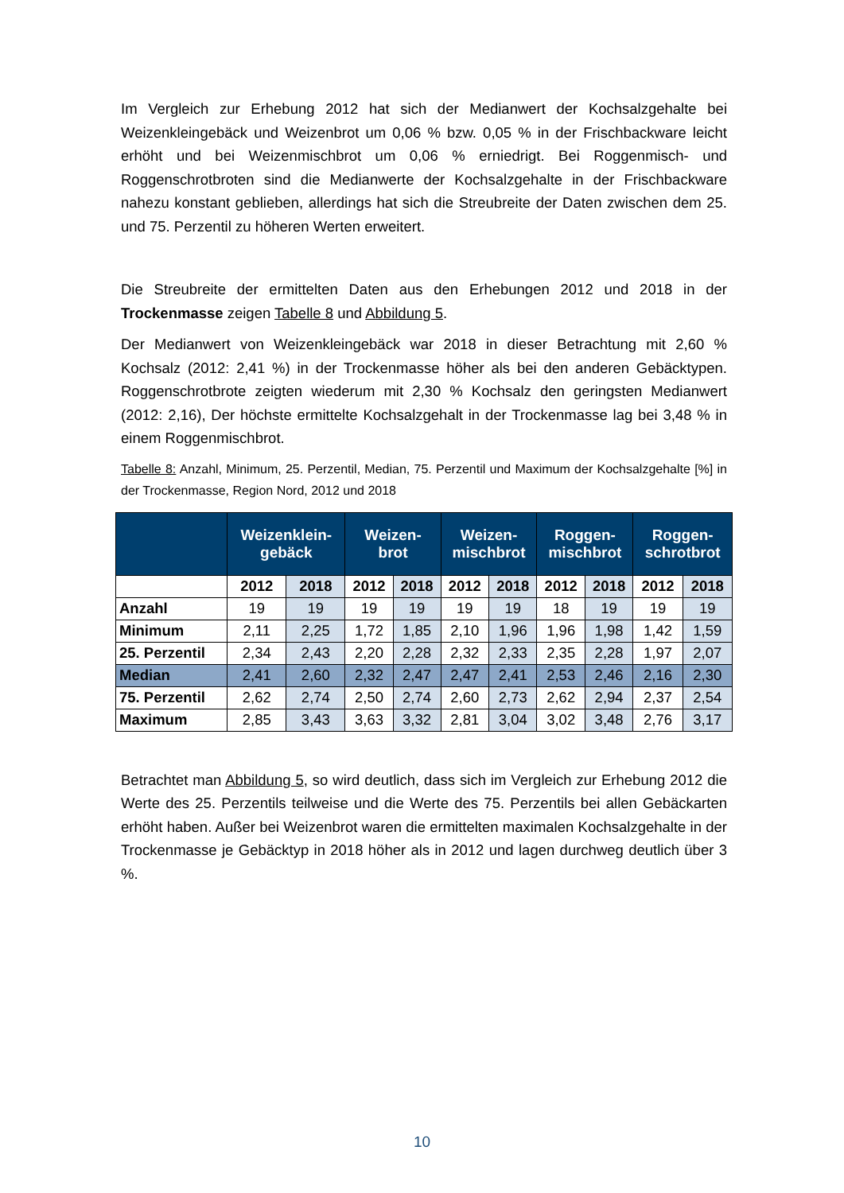Im Vergleich zur Erhebung 2012 hat sich der Medianwert der Kochsalzgehalte bei Weizenkleingebäck und Weizenbrot um 0,06 % bzw. 0,05 % in der Frischbackware leicht erhöht und bei Weizenmischbrot um 0,06 % erniedrigt. Bei Roggenmisch- und Roggenschrotbroten sind die Medianwerte der Kochsalzgehalte in der Frischbackware nahezu konstant geblieben, allerdings hat sich die Streubreite der Daten zwischen dem 25. und 75. Perzentil zu höheren Werten erweitert.
Die Streubreite der ermittelten Daten aus den Erhebungen 2012 und 2018 in der Trockenmasse zeigen Tabelle 8 und Abbildung 5.
Der Medianwert von Weizenkleingebäck war 2018 in dieser Betrachtung mit 2,60 % Kochsalz (2012: 2,41 %) in der Trockenmasse höher als bei den anderen Gebäcktypen. Roggenschrotbrote zeigten wiederum mit 2,30 % Kochsalz den geringsten Medianwert (2012: 2,16), Der höchste ermittelte Kochsalzgehalt in der Trockenmasse lag bei 3,48 % in einem Roggenmischbrot.
Tabelle 8: Anzahl, Minimum, 25. Perzentil, Median, 75. Perzentil und Maximum der Kochsalzgehalte [%] in der Trockenmasse, Region Nord, 2012 und 2018
| | Weizenklein- gebäck | | Weizen- brot | | Weizen- mischbrot | | Roggen- mischbrot | | Roggen- schrotbrot | |
| --- | --- | --- | --- | --- | --- | --- | --- | --- | --- | --- |
| | 2012 | 2018 | 2012 | 2018 | 2012 | 2018 | 2012 | 2018 | 2012 | 2018 |
| Anzahl | 19 | 19 | 19 | 19 | 19 | 19 | 18 | 19 | 19 | 19 |
| Minimum | 2,11 | 2,25 | 1,72 | 1,85 | 2,10 | 1,96 | 1,96 | 1,98 | 1,42 | 1,59 |
| 25. Perzentil | 2,34 | 2,43 | 2,20 | 2,28 | 2,32 | 2,33 | 2,35 | 2,28 | 1,97 | 2,07 |
| Median | 2,41 | 2,60 | 2,32 | 2,47 | 2,47 | 2,41 | 2,53 | 2,46 | 2,16 | 2,30 |
| 75. Perzentil | 2,62 | 2,74 | 2,50 | 2,74 | 2,60 | 2,73 | 2,62 | 2,94 | 2,37 | 2,54 |
| Maximum | 2,85 | 3,43 | 3,63 | 3,32 | 2,81 | 3,04 | 3,02 | 3,48 | 2,76 | 3,17 |
Betrachtet man Abbildung 5, so wird deutlich, dass sich im Vergleich zur Erhebung 2012 die Werte des 25. Perzentils teilweise und die Werte des 75. Perzentils bei allen Gebäckarten erhöht haben. Außer bei Weizenbrot waren die ermittelten maximalen Kochsalzgehalte in der Trockenmasse je Gebäcktyp in 2018 höher als in 2012 und lagen durchweg deutlich über 3 %.
10